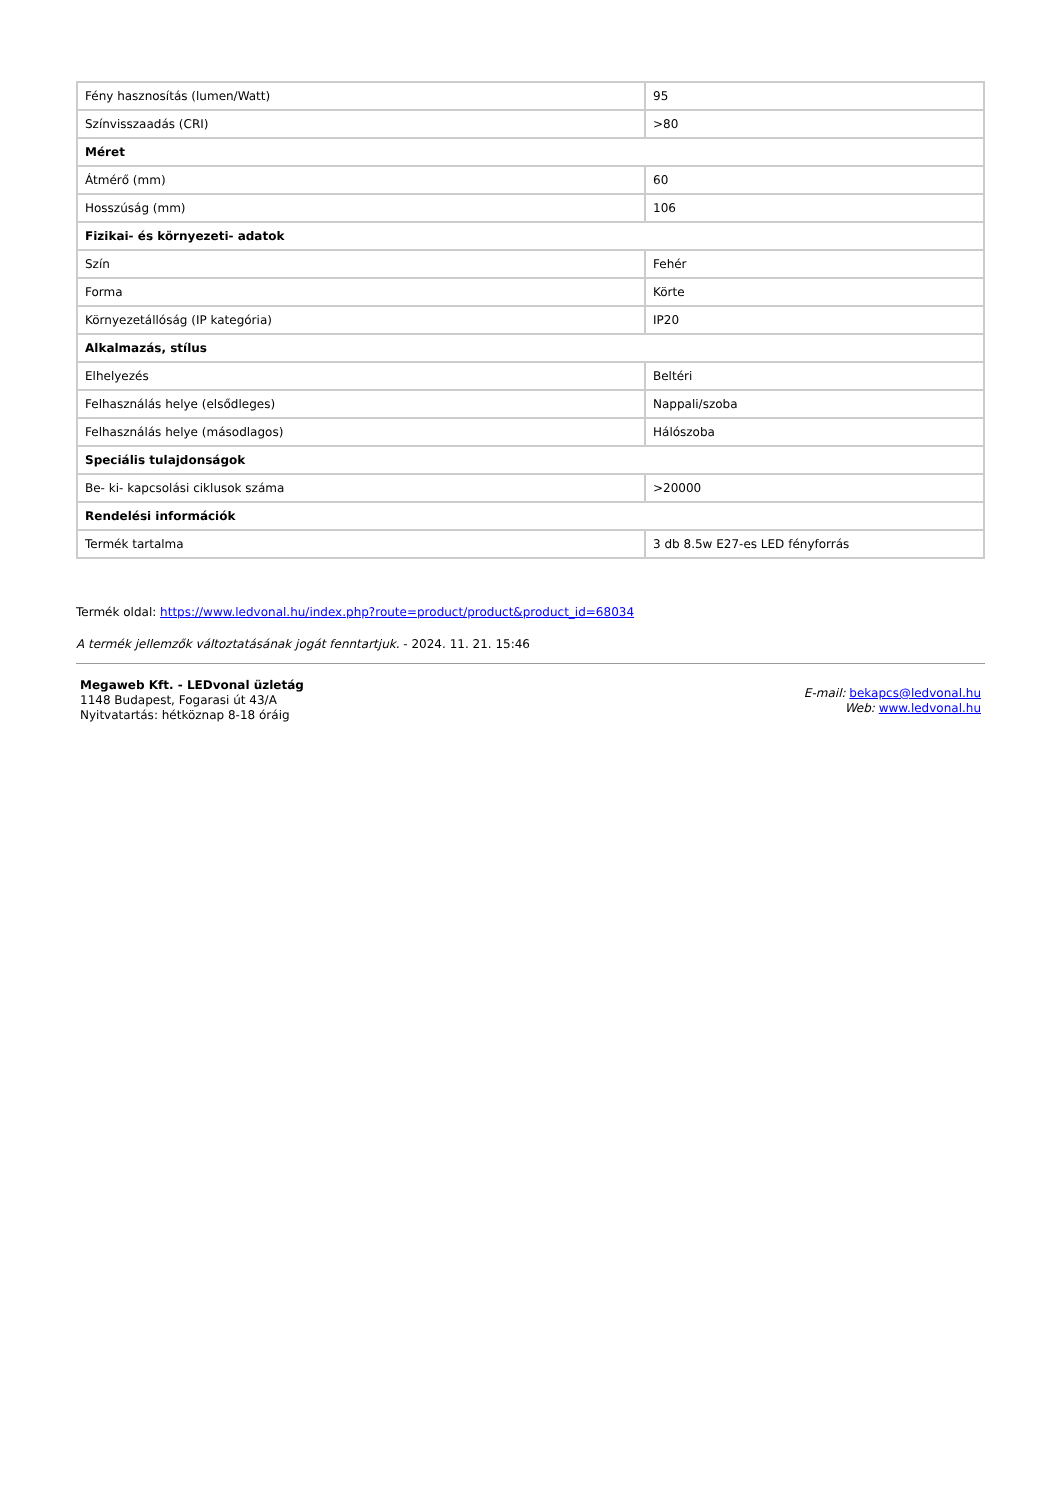| Fény hasznosítás (lumen/Watt) | 95 |
| Színvisszaadás (CRI) | >80 |
| Méret | |
| Átmérő (mm) | 60 |
| Hosszúság (mm) | 106 |
| Fizikai- és környezeti- adatok | |
| Szín | Fehér |
| Forma | Körte |
| Környezetállóság (IP kategória) | IP20 |
| Alkalmazás, stílus | |
| Elhelyezés | Beltéri |
| Felhasználás helye (elsődleges) | Nappali/szoba |
| Felhasználás helye (másodlagos) | Hálószoba |
| Speciális tulajdonságok | |
| Be- ki- kapcsolási ciklusok száma | >20000 |
| Rendelési információk | |
| Termék tartalma | 3 db 8.5w E27-es LED fényforrás |
Termék oldal: https://www.ledvonal.hu/index.php?route=product/product&product_id=68034
A termék jellemzők változtatásának jogát fenntartjuk. - 2024. 11. 21. 15:46
Megaweb Kft. - LEDvonal üzletág
1148 Budapest, Fogarasi út 43/A
Nyitvatartás: hétköznap 8-18 óráig
E-mail: bekapcs@ledvonal.hu
Web: www.ledvonal.hu